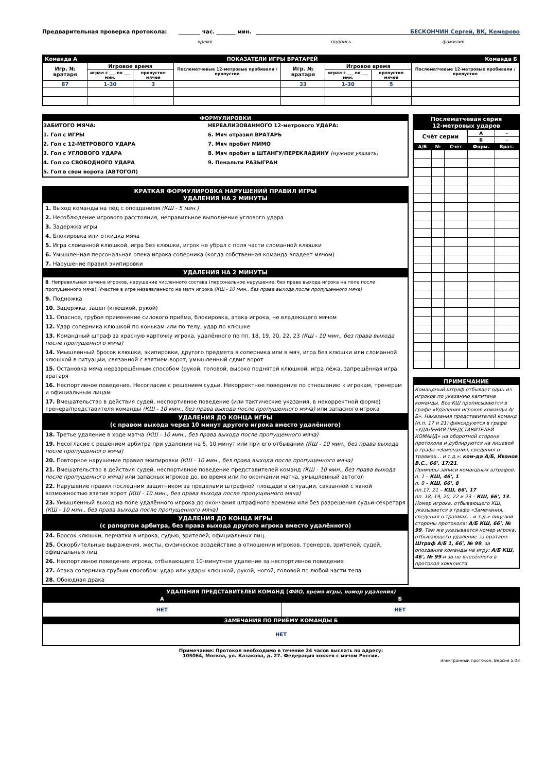Предварительная проверка протокола: ________ час. _______ мин. БЕСКОНЧИН Сергей, ВК, Кемерово
время подпись фамилия
| Команда А | | ПОКАЗАТЕЛИ ИГРЫ ВРАТАРЕЙ | | | | | | Команда Б |
| Игр. № вратаря | Игровое время | | Послематчевые 12-метровые пробивали / пропустил | Игр. № вратаря | Игровое время | | Послематчевые 12-метровые пробивали / пропустил | |
| | играл с ___ по ___ мин. | пропустил мячей | | | играл с ___ по ___ мин. | пропустил мячей | | |
| 87 | 1-30 | 3 | | 33 | 1-30 | 5 | | |
ФОРМУЛИРОВКИ
ЗАБИТОГО МЯЧА:
1. Гол с ИГРЫ
2. Гол с 12-МЕТРОВОГО УДАРА
3. Гол с УГЛОВОГО УДАРА
4. Гол со СВОБОДНОГО УДАРА
5. Гол в свои ворота (АВТОГОЛ)
НЕРЕАЛИЗОВАННОГО 12-метрового УДАРА:
6. Мяч отразил ВРАТАРЬ
7. Мяч пробит МИМО
8. Мяч пробит в ШТАНГУ/ПЕРЕКЛАДИНУ (нужное указать)
9. Пенальти РАЗЫГРАН
КРАТКАЯ ФОРМУЛИРОВКА НАРУШЕНИЙ ПРАВИЛ ИГРЫ
УДАЛЕНИЯ НА 2 МИНУТЫ
1. Выход команды на лёд с опозданием (КШ - 5 мин.)
2. Несоблюдение игрового расстояния, неправильное выполнение углового удара
3. Задержка игры
4. Блокировка или откидка мяча
5. Игра сломанной клюшкой, игра без клюшки, игрок не убрал с поля части сломанной клюшки
6. Умышленная персональная опека игрока соперника (когда собственная команда владеет мячом)
7. Нарушение правил экипировки
УДАЛЕНИЯ НА 2 МИНУТЫ
8. Неправильная замена игроков, нарушение численного состава (персональное нарушение, без права выхода игрока на поле после пропущенного мяча). Участие в игре незаявленного на матч игрока (КШ - 10 мин., без права выхода после пропущенного мяча)
9. Подножка
10. Задержка, зацеп (клюшкой, рукой)
11. Опасное, грубое применение силового приёма, блокировка, атака игрока, не владеющего мячом
12. Удар соперника клюшкой по конькам или по телу, удар по клюшке
13. Командный штраф за красную карточку игрока, удалённого по пп. 18, 19, 20, 22, 23 (КШ - 10 мин., без права выхода после пропущенного мяча)
14. Умышленный бросок клюшки, экипировки, другого предмета в соперника или в мяч, игра без клюшки или сломанной клюшкой в ситуации, связанной с взятием ворот, умышленный сдвиг ворот
15. Остановка мяча неразрешённым способом (рукой, головой, высоко поднятой клюшкой, игра лёжа, запрещённая игра вратаря
16. Неспортивное поведение. Несогласие с решением судьи. Некорректное поведение по отношению к игрокам, тренерам и официальным лицам
17. Вмешательство в действия судей, неспортивное поведение (или тактические указания, в некорректной форме) тренера/представителя команды (КШ - 10 мин., без права выхода после пропущенного мяча) или запасного игрока
УДАЛЕНИЯ ДО КОНЦА ИГРЫ
(с правом выхода через 10 минут другого игрока вместо удалённого)
18. Третье удаление в ходе матча (КШ - 10 мин., без права выхода после пропущенного мяча)
19. Несогласие с решением арбитра при удалении на 5, 10 минут или при его отбывании (КШ - 10 мин., без права выхода после пропущенного мяча)
20. Повторное нарушение правил экипировки (КШ - 10 мин., без права выхода после пропущенного мяча)
21. Вмешательство в действия судей, неспортивное поведение представителей команд (КШ - 10 мин., без права выхода после пропущенного мяча) или запасных игроков до, во время или по окончании матча, умышленный автогол
22. Нарушение правил последним защитником за пределами штрафной площади в ситуации, связанной с явной возможностью взятия ворот (КШ - 10 мин., без права выхода после пропущенного мяча)
23. Умышленный выход на поле удалённого игрока до окончания штрафного времени или без разрешения судьи-секретаря (КШ - 10 мин., без права выхода после пропущенного мяча)
УДАЛЕНИЯ ДО КОНЦА ИГРЫ
(с рапортом арбитра, без права выхода другого игрока вместо удалённого)
24. Бросок клюшки, перчатки в игрока, судью, зрителей, официальных лиц.
25. Оскорбительные выражения, жесты, физическое воздействие в отношении игроков, тренеров, зрителей, судей, официальных лиц
26. Неспортивное поведение игрока, отбывающего 10-минутное удаление за неспортивное поведение
27. Атака соперника грубым способом: удар или удары клюшкой, рукой, ногой, головой по любой части тела
28. Обоюдная драка
| Послематчевая серия 12-метровых ударов | | | | |
| Счёт серии | | | А | - |
| | | | Б | - |
| А/Б | № | Счёт | Форм. | Врат. |
ПРИМЕЧАНИЕ
Командный штраф отбывает один из игроков по указанию капитана команды. Все КШ прописываются в графе «Удаления игроков команды А/Б». Наказания представителей команд (п.п. 17 и 21) фиксируются в графе «УДАЛЕНИЯ ПРЕДСТАВИТЕЛЕЙ КОМАНД» на оборотной стороне протокола и дублируются на лицевой в графе «Замечания, сведения о травмах... и т.д.»: ком-да А/Б, Иванов В.С., 66', 17/21.
Примеры записи командных штрафов:
п. 1 – КШ, 46', 1
п. 8 – КШ, 66', 8
пп.17, 21 – КШ, 66', 17
пп. 18, 19, 20, 22 и 23 – КШ, 66', 13.
Номер игрока, отбывающего КШ, указывается в графе «Замечания, сведения о травмах... и т.д.» лицевой стороны протокола: А/Б КШ, 66', № 99. Там же указывается номер игрока, отбывающего удаление за вратаря: Штраф А/Б 1, 66', № 99, за опоздание команды на игру: А/Б КШ, 46', № 99 и за не внесённого в протокол хоккеиста
| УДАЛЕНИЯ ПРЕДСТАВИТЕЛЕЙ КОМАНД ( ФИО, время игры, номер удаления) | |
| А | Б |
| НЕТ | НЕТ |
| ЗАМЕЧАНИЯ ПО ПРИЁМУ КОМАНДЫ Б | |
| НЕТ | |
Примечание: Протокол необходимо в течение 24 часов выслать по адресу:
105064, Москва, ул. Казакова, д. 27. Федерация хоккея с мячом России.
Электронный протокол. Версия 5.03